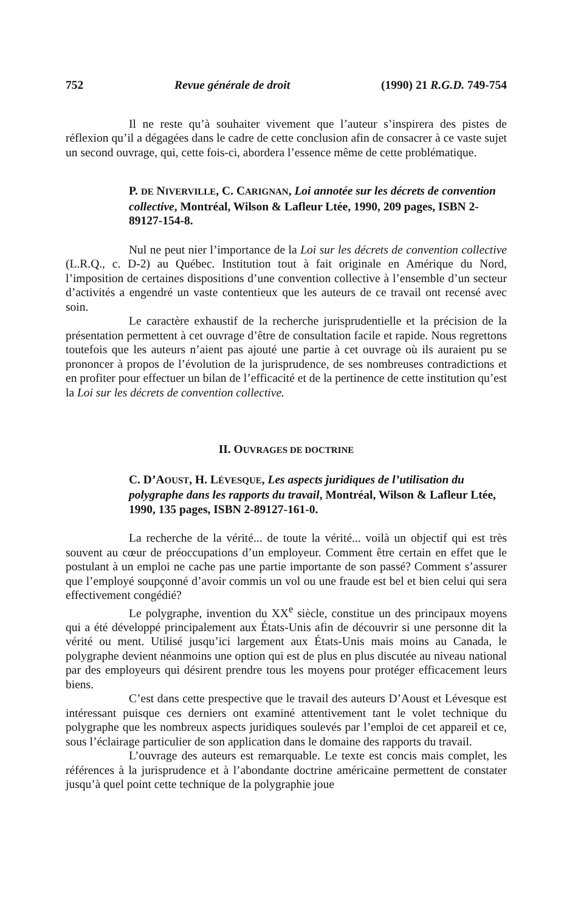752 Revue générale de droit (1990) 21 R.G.D. 749-754
Il ne reste qu’à souhaiter vivement que l’auteur s’inspirera des pistes de réflexion qu’il a dégagées dans le cadre de cette conclusion afin de consacrer à ce vaste sujet un second ouvrage, qui, cette fois-ci, abordera l’essence même de cette problématique.
P. DE NIVERVILLE, C. CARIGNAN, Loi annotée sur les décrets de convention collective, Montréal, Wilson & Lafleur Ltée, 1990, 209 pages, ISBN 2-89127-154-8.
Nul ne peut nier l’importance de la Loi sur les décrets de convention collective (L.R.Q., c. D-2) au Québec. Institution tout à fait originale en Amérique du Nord, l’imposition de certaines dispositions d’une convention collective à l’ensemble d’un secteur d’activités a engendré un vaste contentieux que les auteurs de ce travail ont recensé avec soin.
Le caractère exhaustif de la recherche jurisprudentielle et la précision de la présentation permettent à cet ouvrage d’être de consultation facile et rapide. Nous regrettons toutefois que les auteurs n’aient pas ajouté une partie à cet ouvrage où ils auraient pu se prononcer à propos de l’évolution de la jurisprudence, de ses nombreuses contradictions et en profiter pour effectuer un bilan de l’efficacité et de la pertinence de cette institution qu’est la Loi sur les décrets de convention collective.
II. OUVRAGES DE DOCTRINE
C. D’AOUST, H. LÉVESQUE, Les aspects juridiques de l’utilisation du polygraphe dans les rapports du travail, Montréal, Wilson & Lafleur Ltée, 1990, 135 pages, ISBN 2-89127-161-0.
La recherche de la vérité... de toute la vérité... voilà un objectif qui est très souvent au cœur de préoccupations d’un employeur. Comment être certain en effet que le postulant à un emploi ne cache pas une partie importante de son passé? Comment s’assurer que l’employé soupçonné d’avoir commis un vol ou une fraude est bel et bien celui qui sera effectivement congédié?
Le polygraphe, invention du XX<sup>e</sup> siècle, constitue un des principaux moyens qui a été développé principalement aux États-Unis afin de découvrir si une personne dit la vérité ou ment. Utilisé jusqu’ici largement aux États-Unis mais moins au Canada, le polygraphe devient néanmoins une option qui est de plus en plus discutée au niveau national par des employeurs qui désirent prendre tous les moyens pour protéger efficacement leurs biens.
C’est dans cette prespective que le travail des auteurs D’Aoust et Lévesque est intéressant puisque ces derniers ont examiné attentivement tant le volet technique du polygraphe que les nombreux aspects juridiques soulevés par l’emploi de cet appareil et ce, sous l’éclairage particulier de son application dans le domaine des rapports du travail.
L’ouvrage des auteurs est remarquable. Le texte est concis mais complet, les références à la jurisprudence et à l’abondante doctrine américaine permettent de constater jusqu’à quel point cette technique de la polygraphie joue